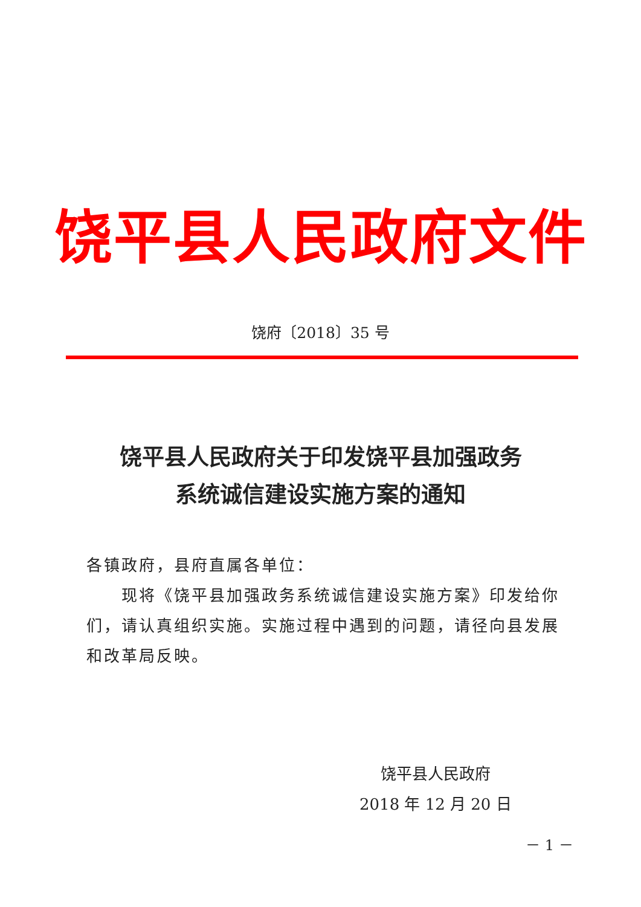饶平县人民政府文件
饶府〔2018〕35 号
饶平县人民政府关于印发饶平县加强政务
系统诚信建设实施方案的通知
各镇政府，县府直属各单位：
现将《饶平县加强政务系统诚信建设实施方案》印发给你们，请认真组织实施。实施过程中遇到的问题，请径向县发展和改革局反映。
饶平县人民政府
2018 年 12 月 20 日
－ 1 －